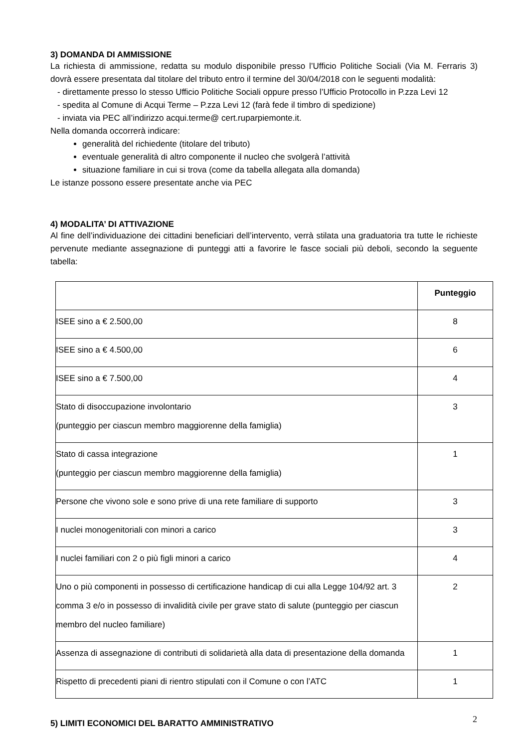3) DOMANDA DI AMMISSIONE
La richiesta di ammissione, redatta su modulo disponibile presso l’Ufficio Politiche Sociali (Via M. Ferraris 3) dovrà essere presentata dal titolare del tributo entro il termine del 30/04/2018 con le seguenti modalità:
- direttamente presso lo stesso Ufficio Politiche Sociali oppure presso l’Ufficio Protocollo in P.zza Levi 12
- spedita al Comune di Acqui Terme – P.zza Levi 12 (farà fede il timbro di spedizione)
- inviata via PEC all’indirizzo acqui.terme@ cert.ruparpiemonte.it.
Nella domanda occorrerà indicare:
generalità del richiedente (titolare del tributo)
eventuale generalità di altro componente il nucleo che svolgerà l’attività
situazione familiare in cui si trova (come da tabella allegata alla domanda)
Le istanze possono essere presentate anche via PEC
4) MODALITA’ DI ATTIVAZIONE
Al fine dell’individuazione dei cittadini beneficiari dell’intervento, verrà stilata una graduatoria tra tutte le richieste pervenute mediante assegnazione di punteggi atti a favorire le fasce sociali più deboli, secondo la seguente tabella:
| | Punteggio |
| ISEE sino a € 2.500,00 | 8 |
| ISEE sino a € 4.500,00 | 6 |
| ISEE sino a € 7.500,00 | 4 |
| Stato di disoccupazione involontario (punteggio per ciascun membro maggiorenne della famiglia) | 3 |
| Stato di cassa integrazione (punteggio per ciascun membro maggiorenne della famiglia) | 1 |
| Persone che vivono sole e sono prive di una rete familiare di supporto | 3 |
| I nuclei monogenitoriali con minori a carico | 3 |
| I nuclei familiari con 2 o più figli minori a carico | 4 |
| Uno o più componenti in possesso di certificazione handicap di cui alla Legge 104/92 art. 3 comma 3 e/o in possesso di invalidità civile per grave stato di salute (punteggio per ciascun membro del nucleo familiare) | 2 |
| Assenza di assegnazione di contributi di solidarietà alla data di presentazione della domanda | 1 |
| Rispetto di precedenti piani di rientro stipulati con il Comune o con l’ATC | 1 |
5) LIMITI ECONOMICI DEL BARATTO AMMINISTRATIVO
2